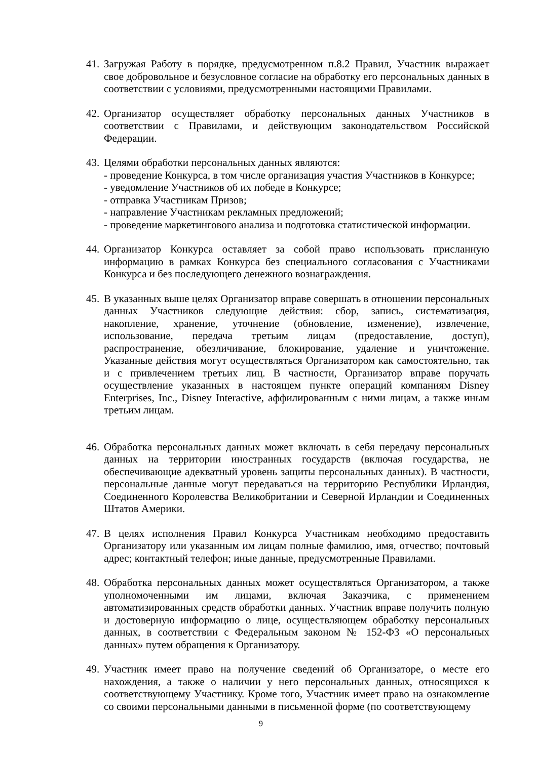41.
Загружая Работу в порядке, предусмотренном п.8.2 Правил, Участник выражает свое добровольное и безусловное согласие на обработку его персональных данных в соответствии с условиями, предусмотренными настоящими Правилами.
42.
Организатор осуществляет обработку персональных данных Участников в соответствии с Правилами, и действующим законодательством Российской Федерации.
43.
Целями обработки персональных данных являются:
- проведение Конкурса, в том числе организация участия Участников в Конкурсе;
- уведомление Участников об их победе в Конкурсе;
- отправка Участникам Призов;
- направление Участникам рекламных предложений;
- проведение маркетингового анализа и подготовка статистической информации.
44.
Организатор Конкурса оставляет за собой право использовать присланную информацию в рамках Конкурса без специального согласования с Участниками Конкурса и без последующего денежного вознаграждения.
45.
В указанных выше целях Организатор вправе совершать в отношении персональных данных Участников следующие действия: сбор, запись, систематизация, накопление, хранение, уточнение (обновление, изменение), извлечение, использование, передача третьим лицам (предоставление, доступ), распространение, обезличивание, блокирование, удаление и уничтожение. Указанные действия могут осуществляться Организатором как самостоятельно, так и с привлечением третьих лиц. В частности, Организатор вправе поручать осуществление указанных в настоящем пункте операций компаниям Disney Enterprises, Inc., Disney Interactive, аффилированным с ними лицам, а также иным третьим лицам.
46.
Обработка персональных данных может включать в себя передачу персональных данных на территории иностранных государств (включая государства, не обеспечивающие адекватный уровень защиты персональных данных). В частности, персональные данные могут передаваться на территорию Республики Ирландия, Соединенного Королевства Великобритании и Северной Ирландии и Соединенных Штатов Америки.
47.
В целях исполнения Правил Конкурса Участникам необходимо предоставить Организатору или указанным им лицам полные фамилию, имя, отчество; почтовый адрес; контактный телефон; иные данные, предусмотренные Правилами.
48.
Обработка персональных данных может осуществляться Организатором, а также уполномоченными им лицами, включая Заказчика, с применением автоматизированных средств обработки данных. Участник вправе получить полную и достоверную информацию о лице, осуществляющем обработку персональных данных, в соответствии с Федеральным законом № 152-ФЗ «О персональных данных» путем обращения к Организатору.
49.
Участник имеет право на получение сведений об Организаторе, о месте его нахождения, а также о наличии у него персональных данных, относящихся к соответствующему Участнику. Кроме того, Участник имеет право на ознакомление со своими персональными данными в письменной форме (по соответствующему
9